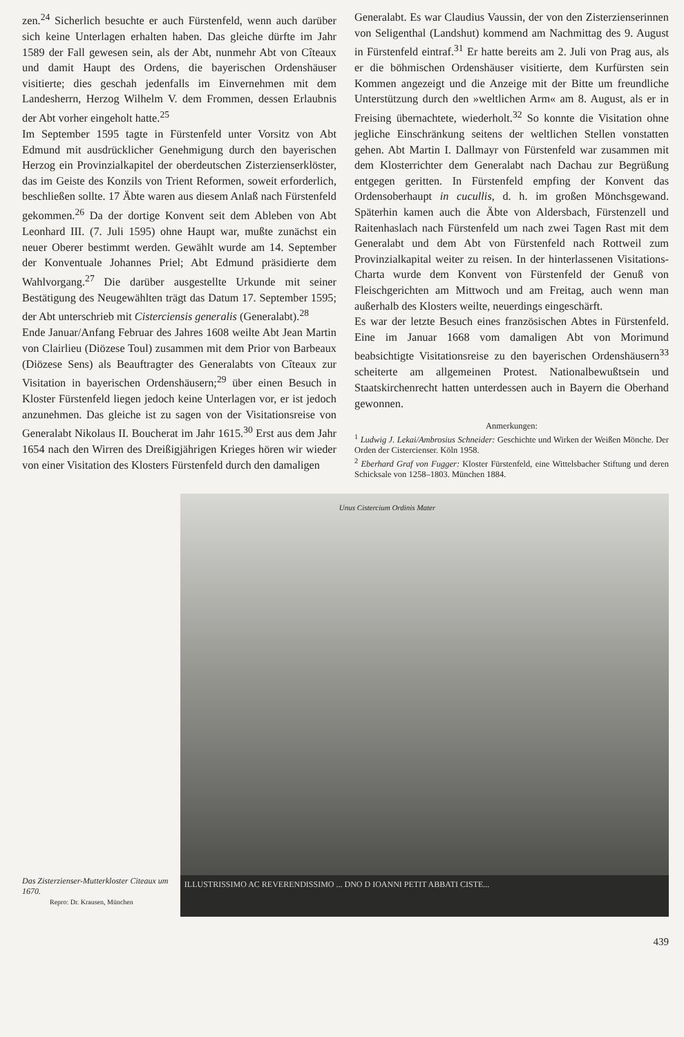zen.<sup>24</sup> Sicherlich besuchte er auch Fürstenfeld, wenn auch darüber sich keine Unterlagen erhalten haben. Das gleiche dürfte im Jahr 1589 der Fall gewesen sein, als der Abt, nunmehr Abt von Cîteaux und damit Haupt des Ordens, die bayerischen Ordenshäuser visitierte; dies geschah jedenfalls im Einvernehmen mit dem Landesherrn, Herzog Wilhelm V. dem Frommen, dessen Erlaubnis der Abt vorher eingeholt hatte.<sup>25</sup>
Im September 1595 tagte in Fürstenfeld unter Vorsitz von Abt Edmund mit ausdrücklicher Genehmigung durch den bayerischen Herzog ein Provinzialkapitel der oberdeutschen Zisterzienserklöster, das im Geiste des Konzils von Trient Reformen, soweit erforderlich, beschließen sollte. 17 Äbte waren aus diesem Anlaß nach Fürstenfeld gekommen.<sup>26</sup> Da der dortige Konvent seit dem Ableben von Abt Leonhard III. (7. Juli 1595) ohne Haupt war, mußte zunächst ein neuer Oberer bestimmt werden. Gewählt wurde am 14. September der Konventuale Johannes Priel; Abt Edmund präsidierte dem Wahlvorgang.<sup>27</sup> Die darüber ausgestellte Urkunde mit seiner Bestätigung des Neugewählten trägt das Datum 17. September 1595; der Abt unterschrieb mit Cisterciensis generalis (Generalabt).<sup>28</sup>
Ende Januar/Anfang Februar des Jahres 1608 weilte Abt Jean Martin von Clairlieu (Diözese Toul) zusammen mit dem Prior von Barbeaux (Diözese Sens) als Beauftragter des Generalabts von Cîteaux zur Visitation in bayerischen Ordenshäusern;<sup>29</sup> über einen Besuch in Kloster Fürstenfeld liegen jedoch keine Unterlagen vor, er ist jedoch anzunehmen. Das gleiche ist zu sagen von der Visitationsreise von Generalabt Nikolaus II. Boucherat im Jahr 1615.<sup>30</sup> Erst aus dem Jahr 1654 nach den Wirren des Dreißigjährigen Krieges hören wir wieder von einer Visitation des Klosters Fürstenfeld durch den damaligen
Generalabt. Es war Claudius Vaussin, der von den Zisterzienserinnen von Seligenthal (Landshut) kommend am Nachmittag des 9. August in Fürstenfeld eintraf.<sup>31</sup> Er hatte bereits am 2. Juli von Prag aus, als er die böhmischen Ordenshäuser visitierte, dem Kurfürsten sein Kommen angezeigt und die Anzeige mit der Bitte um freundliche Unterstützung durch den »weltlichen Arm« am 8. August, als er in Freising übernachtete, wiederholt.<sup>32</sup> So konnte die Visitation ohne jegliche Einschränkung seitens der weltlichen Stellen vonstatten gehen. Abt Martin I. Dallmayr von Fürstenfeld war zusammen mit dem Klosterrichter dem Generalabt nach Dachau zur Begrüßung entgegen geritten. In Fürstenfeld empfing der Konvent das Ordensoberhaupt in cucullis, d. h. im großen Mönchsgewand. Späterhin kamen auch die Äbte von Aldersbach, Fürstenzell und Raitenhaslach nach Fürstenfeld um nach zwei Tagen Rast mit dem Generalabt und dem Abt von Fürstenfeld nach Rottweil zum Provinzialkapital weiter zu reisen. In der hinterlassenen Visitations-Charta wurde dem Konvent von Fürstenfeld der Genuß von Fleischgerichten am Mittwoch und am Freitag, auch wenn man außerhalb des Klosters weilte, neuerdings eingeschärft.
Es war der letzte Besuch eines französischen Abtes in Fürstenfeld. Eine im Januar 1668 vom damaligen Abt von Morimund beabsichtigte Visitationsreise zu den bayerischen Ordenshäusern<sup>33</sup> scheiterte am allgemeinen Protest. Nationalbewußtsein und Staatskirchenrecht hatten unterdessen auch in Bayern die Oberhand gewonnen.
Anmerkungen:
<sup>1</sup> Ludwig J. Lekai/Ambrosius Schneider: Geschichte und Wirken der Weißen Mönche. Der Orden der Cistercienser. Köln 1958.
<sup>2</sup> Eberhard Graf von Fugger: Kloster Fürstenfeld, eine Wittelsbacher Stiftung und deren Schicksale von 1258–1803. München 1884.
Das Zisterzienser-Mutterkloster Citeaux um 1670.
Repro: Dr. Krausen, München
Unus Cistercium Ordinis Mater
ILLUSTRISSIMO AC REVERENDISSIMO ... DNO D IOANNI PETIT ABBATI CISTE...
439